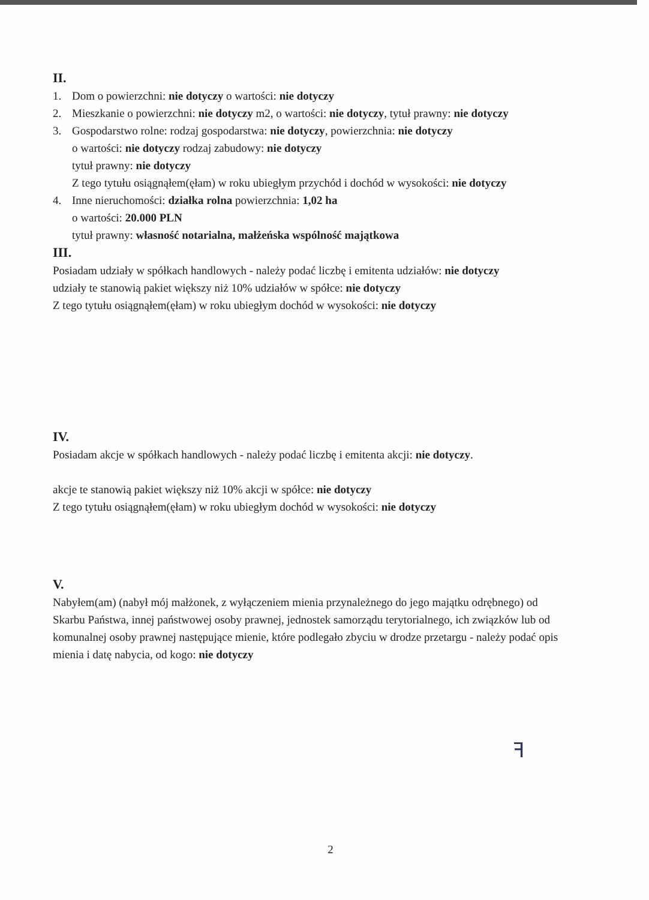II.
1. Dom o powierzchni: nie dotyczy o wartości: nie dotyczy
2. Mieszkanie o powierzchni: nie dotyczy m2, o wartości: nie dotyczy, tytuł prawny: nie dotyczy
3. Gospodarstwo rolne: rodzaj gospodarstwa: nie dotyczy, powierzchnia: nie dotyczy
o wartości: nie dotyczy rodzaj zabudowy: nie dotyczy
tytuł prawny: nie dotyczy
Z tego tytułu osiągnąłem(ęłam) w roku ubiegłym przychód i dochód w wysokości: nie dotyczy
4. Inne nieruchomości: działka rolna powierzchnia: 1,02 ha
o wartości: 20.000 PLN
tytuł prawny: własność notarialna, małżeńska wspólność majątkowa
III.
Posiadam udziały w spółkach handlowych - należy podać liczbę i emitenta udziałów: nie dotyczy
udziały te stanowią pakiet większy niż 10% udziałów w spółce: nie dotyczy
Z tego tytułu osiągnąłem(ęłam) w roku ubiegłym dochód w wysokości: nie dotyczy
IV.
Posiadam akcje w spółkach handlowych - należy podać liczbę i emitenta akcji: nie dotyczy.
akcje te stanowią pakiet większy niż 10% akcji w spółce: nie dotyczy
Z tego tytułu osiągnąłem(ęłam) w roku ubiegłym dochód w wysokości: nie dotyczy
V.
Nabyłem(am) (nabył mój małżonek, z wyłączeniem mienia przynależnego do jego majątku odrębnego) od Skarbu Państwa, innej państwowej osoby prawnej, jednostek samorządu terytorialnego, ich związków lub od komunalnej osoby prawnej następujące mienie, które podlegało zbyciu w drodze przetargu - należy podać opis mienia i datę nabycia, od kogo: nie dotyczy
ꟻ
2